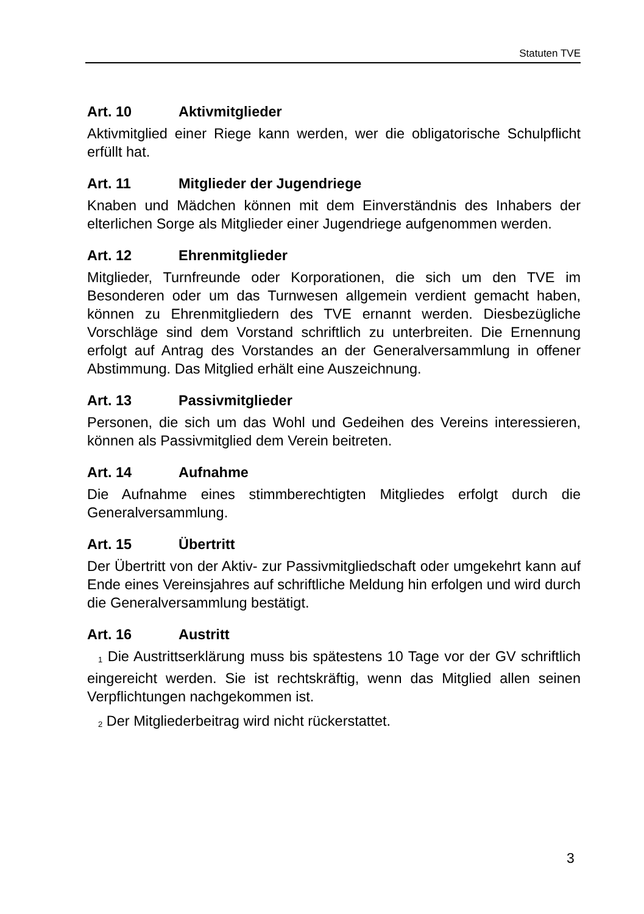Statuten TVE
Art. 10 Aktivmitglieder
Aktivmitglied einer Riege kann werden, wer die obligatorische Schulpflicht erfüllt hat.
Art. 11 Mitglieder der Jugendriege
Knaben und Mädchen können mit dem Einverständnis des Inhabers der elterlichen Sorge als Mitglieder einer Jugendriege aufgenommen werden.
Art. 12 Ehrenmitglieder
Mitglieder, Turnfreunde oder Korporationen, die sich um den TVE im Besonderen oder um das Turnwesen allgemein verdient gemacht haben, können zu Ehrenmitgliedern des TVE ernannt werden. Diesbezügliche Vorschläge sind dem Vorstand schriftlich zu unterbreiten. Die Ernennung erfolgt auf Antrag des Vorstandes an der Generalversammlung in offener Abstimmung. Das Mitglied erhält eine Auszeichnung.
Art. 13 Passivmitglieder
Personen, die sich um das Wohl und Gedeihen des Vereins interessieren, können als Passivmitglied dem Verein beitreten.
Art. 14 Aufnahme
Die Aufnahme eines stimmberechtigten Mitgliedes erfolgt durch die Generalversammlung.
Art. 15 Übertritt
Der Übertritt von der Aktiv- zur Passivmitgliedschaft oder umgekehrt kann auf Ende eines Vereinsjahres auf schriftliche Meldung hin erfolgen und wird durch die Generalversammlung bestätigt.
Art. 16 Austritt
<sup>1</sup> Die Austrittserklärung muss bis spätestens 10 Tage vor der GV schriftlich eingereicht werden. Sie ist rechtskräftig, wenn das Mitglied allen seinen Verpflichtungen nachgekommen ist.
<sup>2</sup> Der Mitgliederbeitrag wird nicht rückerstattet.
3